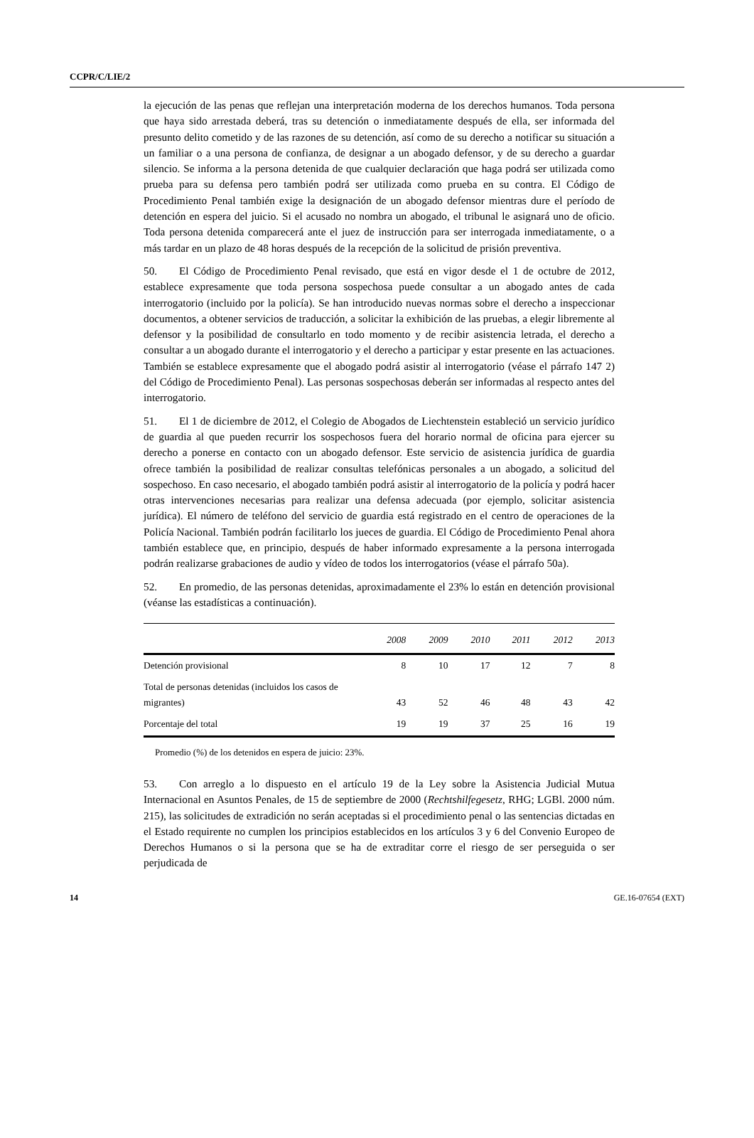CCPR/C/LIE/2
la ejecución de las penas que reflejan una interpretación moderna de los derechos humanos. Toda persona que haya sido arrestada deberá, tras su detención o inmediatamente después de ella, ser informada del presunto delito cometido y de las razones de su detención, así como de su derecho a notificar su situación a un familiar o a una persona de confianza, de designar a un abogado defensor, y de su derecho a guardar silencio. Se informa a la persona detenida de que cualquier declaración que haga podrá ser utilizada como prueba para su defensa pero también podrá ser utilizada como prueba en su contra. El Código de Procedimiento Penal también exige la designación de un abogado defensor mientras dure el período de detención en espera del juicio. Si el acusado no nombra un abogado, el tribunal le asignará uno de oficio. Toda persona detenida comparecerá ante el juez de instrucción para ser interrogada inmediatamente, o a más tardar en un plazo de 48 horas después de la recepción de la solicitud de prisión preventiva.
50. El Código de Procedimiento Penal revisado, que está en vigor desde el 1 de octubre de 2012, establece expresamente que toda persona sospechosa puede consultar a un abogado antes de cada interrogatorio (incluido por la policía). Se han introducido nuevas normas sobre el derecho a inspeccionar documentos, a obtener servicios de traducción, a solicitar la exhibición de las pruebas, a elegir libremente al defensor y la posibilidad de consultarlo en todo momento y de recibir asistencia letrada, el derecho a consultar a un abogado durante el interrogatorio y el derecho a participar y estar presente en las actuaciones. También se establece expresamente que el abogado podrá asistir al interrogatorio (véase el párrafo 147 2) del Código de Procedimiento Penal). Las personas sospechosas deberán ser informadas al respecto antes del interrogatorio.
51. El 1 de diciembre de 2012, el Colegio de Abogados de Liechtenstein estableció un servicio jurídico de guardia al que pueden recurrir los sospechosos fuera del horario normal de oficina para ejercer su derecho a ponerse en contacto con un abogado defensor. Este servicio de asistencia jurídica de guardia ofrece también la posibilidad de realizar consultas telefónicas personales a un abogado, a solicitud del sospechoso. En caso necesario, el abogado también podrá asistir al interrogatorio de la policía y podrá hacer otras intervenciones necesarias para realizar una defensa adecuada (por ejemplo, solicitar asistencia jurídica). El número de teléfono del servicio de guardia está registrado en el centro de operaciones de la Policía Nacional. También podrán facilitarlo los jueces de guardia. El Código de Procedimiento Penal ahora también establece que, en principio, después de haber informado expresamente a la persona interrogada podrán realizarse grabaciones de audio y vídeo de todos los interrogatorios (véase el párrafo 50a).
52. En promedio, de las personas detenidas, aproximadamente el 23% lo están en detención provisional (véanse las estadísticas a continuación).
| | 2008 | 2009 | 2010 | 2011 | 2012 | 2013 |
| --- | --- | --- | --- | --- | --- | --- |
| Detención provisional | 8 | 10 | 17 | 12 | 7 | 8 |
| Total de personas detenidas (incluidos los casos de migrantes) | 43 | 52 | 46 | 48 | 43 | 42 |
| Porcentaje del total | 19 | 19 | 37 | 25 | 16 | 19 |
Promedio (%) de los detenidos en espera de juicio: 23%.
53. Con arreglo a lo dispuesto en el artículo 19 de la Ley sobre la Asistencia Judicial Mutua Internacional en Asuntos Penales, de 15 de septiembre de 2000 (Rechtshilfegesetz, RHG; LGBl. 2000 núm. 215), las solicitudes de extradición no serán aceptadas si el procedimiento penal o las sentencias dictadas en el Estado requirente no cumplen los principios establecidos en los artículos 3 y 6 del Convenio Europeo de Derechos Humanos o si la persona que se ha de extraditar corre el riesgo de ser perseguida o ser perjudicada de
14 GE.16-07654 (EXT)